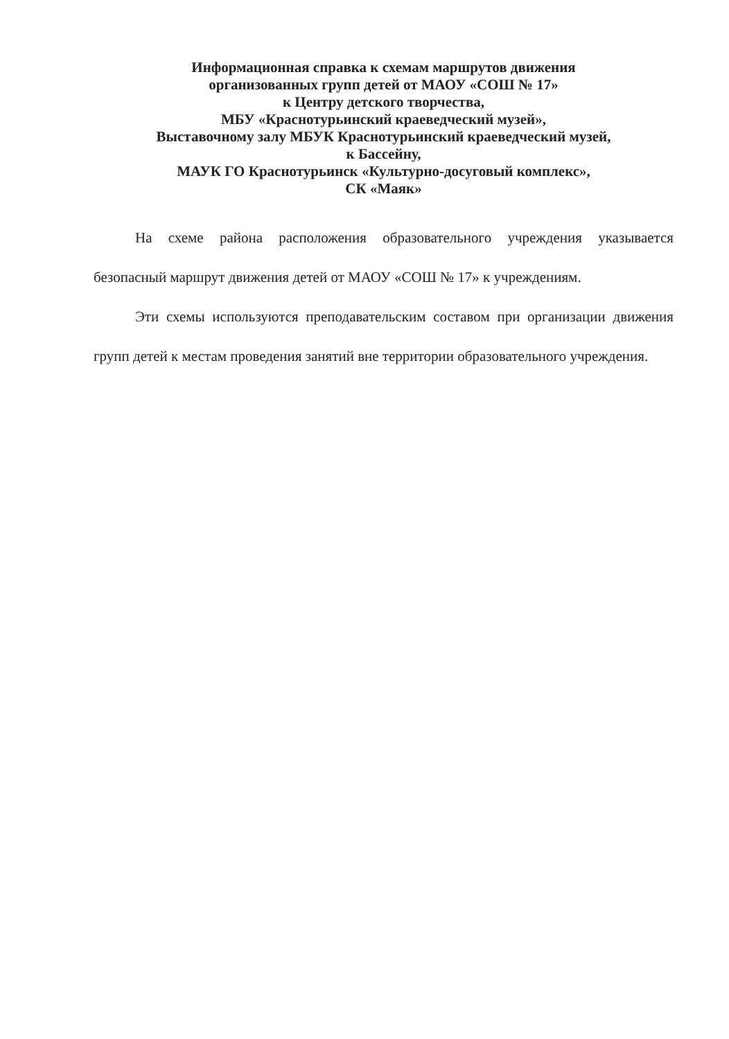Информационная справка к схемам маршрутов движения
организованных групп детей от МАОУ «СОШ № 17»
к Центру детского творчества,
МБУ «Краснотурьинский краеведческий музей»,
Выставочному залу МБУК Краснотурьинский краеведческий музей,
к Бассейну,
МАУК ГО Краснотурьинск «Культурно-досуговый комплекс»,
СК «Маяк»
На схеме района расположения образовательного учреждения указывается безопасный маршрут движения детей от МАОУ «СОШ № 17» к учреждениям.
Эти схемы используются преподавательским составом при организации движения групп детей к местам проведения занятий вне территории образовательного учреждения.